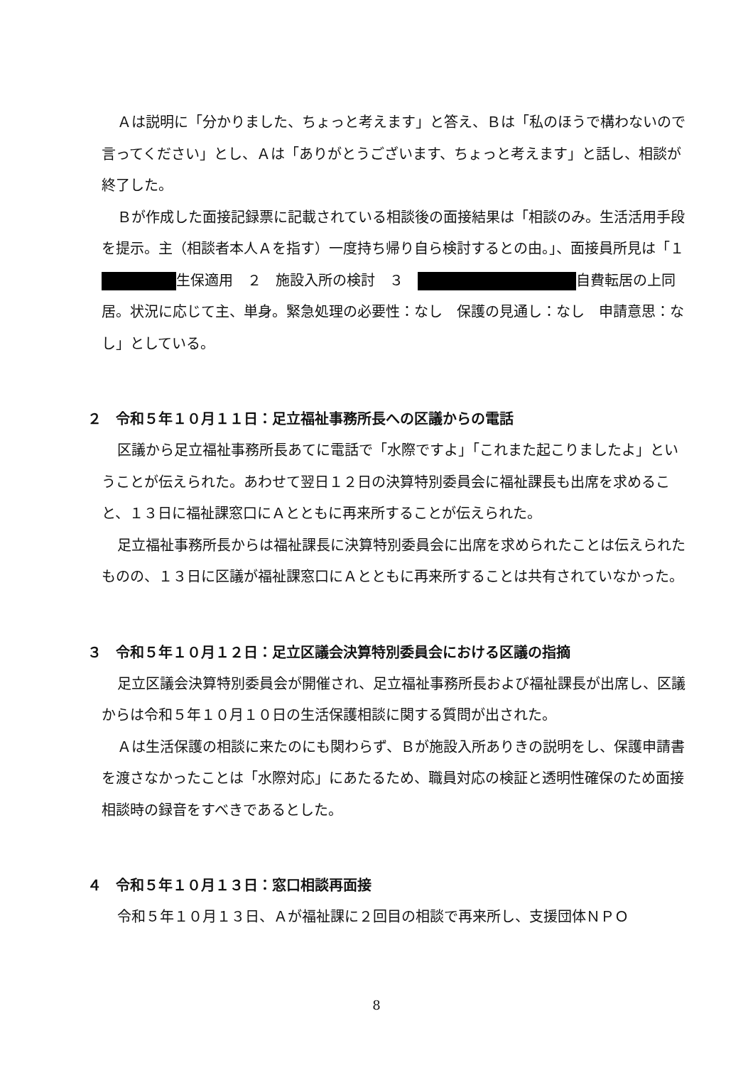Ａは説明に「分かりました、ちょっと考えます」と答え、Ｂは「私のほうで構わないので言ってください」とし、Ａは「ありがとうございます、ちょっと考えます」と話し、相談が終了した。
Ｂが作成した面接記録票に記載されている相談後の面接結果は「相談のみ。生活活用手段を提示。主（相談者本人Ａを指す）一度持ち帰り自ら検討するとの由。」、面接員所見は「１　 生保適用　２　施設入所の検討　３　 自費転居の上同居。状況に応じて主、単身。緊急処理の必要性：なし　保護の見通し：なし　申請意思：なし」としている。
２　令和５年１０月１１日：足立福祉事務所長への区議からの電話
区議から足立福祉事務所長あてに電話で「水際ですよ」「これまた起こりましたよ」ということが伝えられた。あわせて翌日１２日の決算特別委員会に福祉課長も出席を求めること、１３日に福祉課窓口にＡとともに再来所することが伝えられた。
足立福祉事務所長からは福祉課長に決算特別委員会に出席を求められたことは伝えられたものの、１３日に区議が福祉課窓口にＡとともに再来所することは共有されていなかった。
３　令和５年１０月１２日：足立区議会決算特別委員会における区議の指摘
足立区議会決算特別委員会が開催され、足立福祉事務所長および福祉課長が出席し、区議からは令和５年１０月１０日の生活保護相談に関する質問が出された。
Ａは生活保護の相談に来たのにも関わらず、Ｂが施設入所ありきの説明をし、保護申請書を渡さなかったことは「水際対応」にあたるため、職員対応の検証と透明性確保のため面接相談時の録音をすべきであるとした。
４　令和５年１０月１３日：窓口相談再面接
令和５年１０月１３日、Ａが福祉課に２回目の相談で再来所し、支援団体ＮＰＯ
8